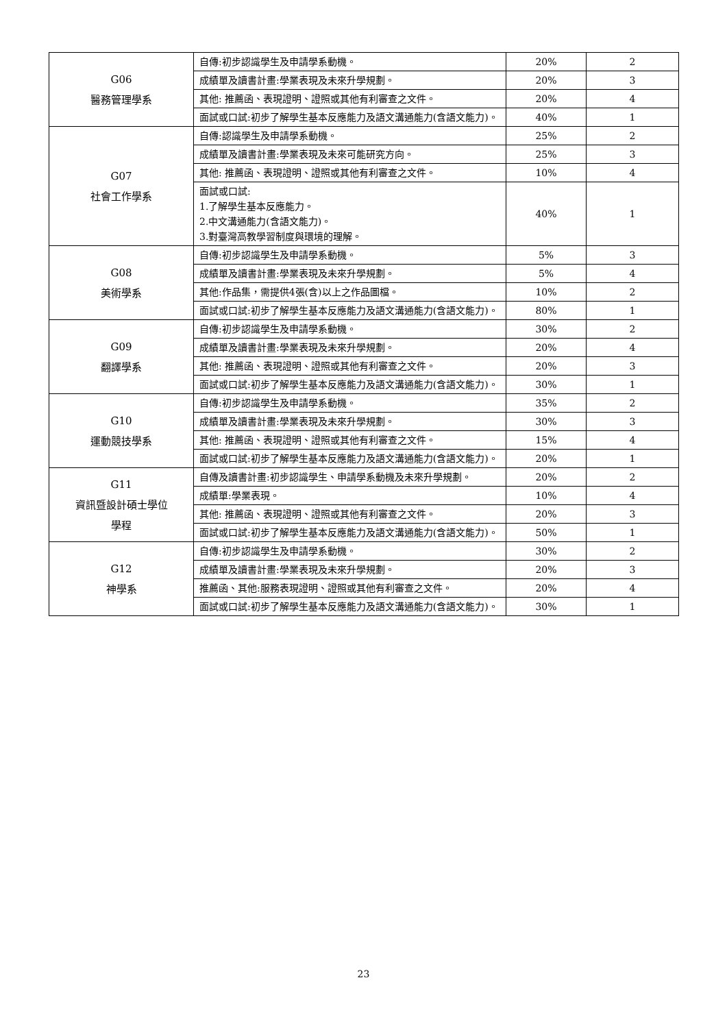| G06 醫務管理學系 | 自傳:初步認識學生及申請學系動機。 | 20% | 2 |
| | 成績單及讀書計畫:學業表現及未來升學規劃。 | 20% | 3 |
| | 其他: 推薦函、表現證明、證照或其他有利審查之文件。 | 20% | 4 |
| | 面試或口試:初步了解學生基本反應能力及語文溝通能力(含語文能力)。 | 40% | 1 |
| G07 社會工作學系 | 自傳:認識學生及申請學系動機。 | 25% | 2 |
| | 成績單及讀書計畫:學業表現及未來可能研究方向。 | 25% | 3 |
| | 其他: 推薦函、表現證明、證照或其他有利審查之文件。 | 10% | 4 |
| | 面試或口試: 1.了解學生基本反應能力。 2.中文溝通能力(含語文能力)。 3.對臺灣高教學習制度與環境的理解。 | 40% | 1 |
| G08 美術學系 | 自傳:初步認識學生及申請學系動機。 | 5% | 3 |
| | 成績單及讀書計畫:學業表現及未來升學規劃。 | 5% | 4 |
| | 其他:作品集，需提供4張(含)以上之作品圖檔。 | 10% | 2 |
| | 面試或口試:初步了解學生基本反應能力及語文溝通能力(含語文能力)。 | 80% | 1 |
| G09 翻譯學系 | 自傳:初步認識學生及申請學系動機。 | 30% | 2 |
| | 成績單及讀書計畫:學業表現及未來升學規劃。 | 20% | 4 |
| | 其他: 推薦函、表現證明、證照或其他有利審查之文件。 | 20% | 3 |
| | 面試或口試:初步了解學生基本反應能力及語文溝通能力(含語文能力)。 | 30% | 1 |
| G10 運動競技學系 | 自傳:初步認識學生及申請學系動機。 | 35% | 2 |
| | 成績單及讀書計畫:學業表現及未來升學規劃。 | 30% | 3 |
| | 其他: 推薦函、表現證明、證照或其他有利審查之文件。 | 15% | 4 |
| | 面試或口試:初步了解學生基本反應能力及語文溝通能力(含語文能力)。 | 20% | 1 |
| G11 資訊暨設計碩士學位 學程 | 自傳及讀書計畫:初步認識學生、申請學系動機及未來升學規劃。 | 20% | 2 |
| | 成績單:學業表現。 | 10% | 4 |
| | 其他: 推薦函、表現證明、證照或其他有利審查之文件。 | 20% | 3 |
| | 面試或口試:初步了解學生基本反應能力及語文溝通能力(含語文能力)。 | 50% | 1 |
| G12 神學系 | 自傳:初步認識學生及申請學系動機。 | 30% | 2 |
| | 成績單及讀書計畫:學業表現及未來升學規劃。 | 20% | 3 |
| | 推薦函、其他:服務表現證明、證照或其他有利審查之文件。 | 20% | 4 |
| | 面試或口試:初步了解學生基本反應能力及語文溝通能力(含語文能力)。 | 30% | 1 |
23